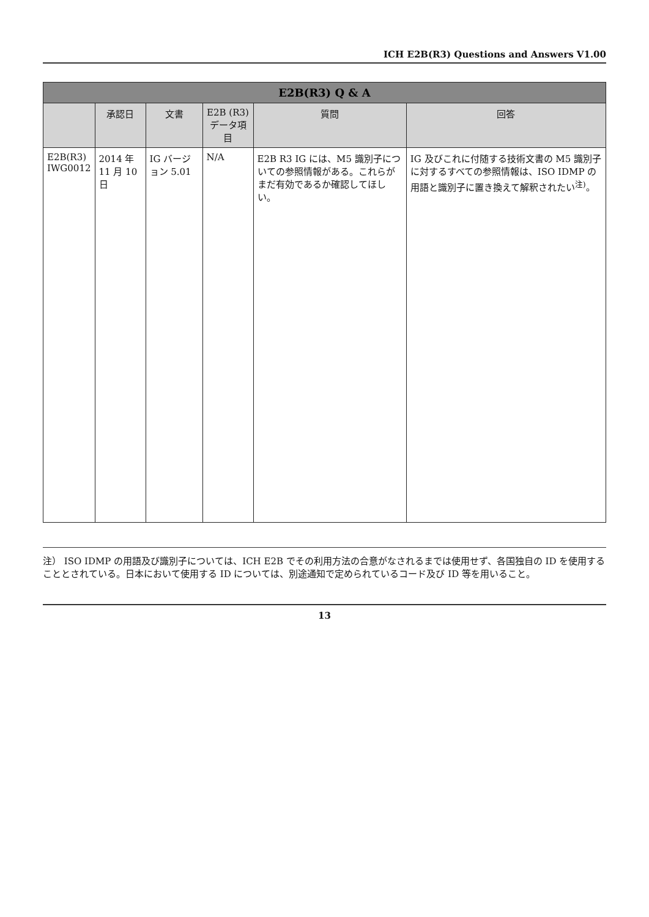ICH E2B(R3) Questions and Answers V1.00
| E2B(R3) Q & A | | | | | |
| --- | --- | --- | --- | --- | --- |
| | 承認日 | 文書 | E2B (R3) データ項目 | 質問 | 回答 |
| E2B(R3) IWG0012 | 2014 年 11 月 10 日 | IG バージョン 5.01 | N/A | E2B R3 IG には、M5 識別子についての参照情報がある。これらがまだ有効であるか確認してほしい。 | IG 及びこれに付随する技術文書の M5 識別子に対するすべての参照情報は、ISO IDMP の用語と識別子に置き換えて解釈されたい<sup>注)</sup>。 |
注） ISO IDMP の用語及び識別子については、ICH E2B でその利用方法の合意がなされるまでは使用せず、各国独自の ID を使用することとされている。日本において使用する ID については、別途通知で定められているコード及び ID 等を用いること。
13